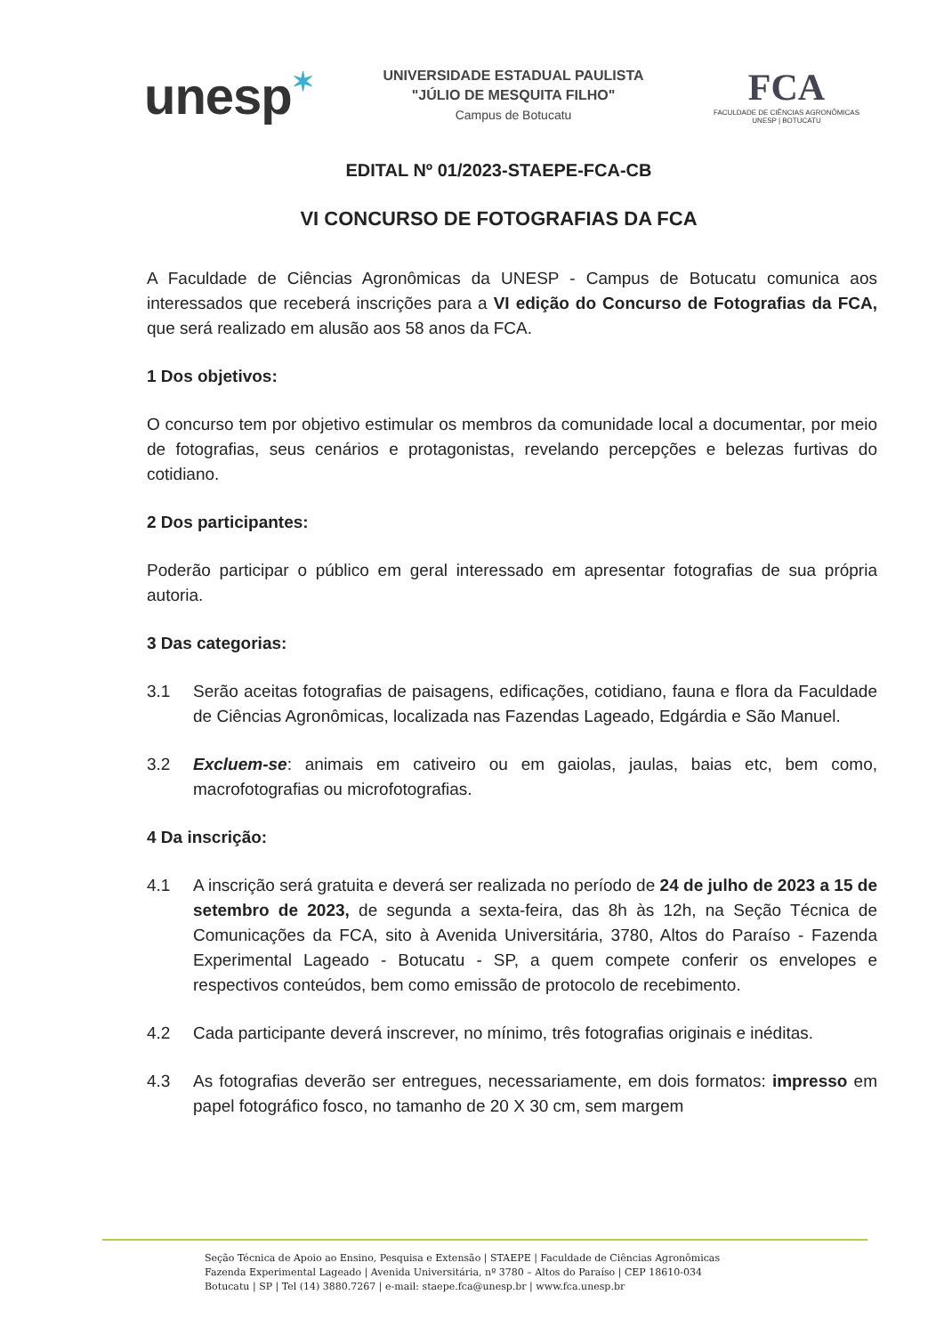unesp✶
UNIVERSIDADE ESTADUAL PAULISTA
"JÚLIO DE MESQUITA FILHO"
Campus de Botucatu
FCA
FACULDADE DE CIÊNCIAS AGRONÔMICAS
UNESP | BOTUCATU
EDITAL Nº 01/2023-STAEPE-FCA-CB
VI CONCURSO DE FOTOGRAFIAS DA FCA
A Faculdade de Ciências Agronômicas da UNESP - Campus de Botucatu comunica aos interessados que receberá inscrições para a VI edição do Concurso de Fotografias da FCA, que será realizado em alusão aos 58 anos da FCA.
1 Dos objetivos:
O concurso tem por objetivo estimular os membros da comunidade local a documentar, por meio de fotografias, seus cenários e protagonistas, revelando percepções e belezas furtivas do cotidiano.
2 Dos participantes:
Poderão participar o público em geral interessado em apresentar fotografias de sua própria autoria.
3 Das categorias:
3.1 Serão aceitas fotografias de paisagens, edificações, cotidiano, fauna e flora da Faculdade de Ciências Agronômicas, localizada nas Fazendas Lageado, Edgárdia e São Manuel.
3.2 Excluem-se: animais em cativeiro ou em gaiolas, jaulas, baias etc, bem como, macrofotografias ou microfotografias.
4 Da inscrição:
4.1 A inscrição será gratuita e deverá ser realizada no período de 24 de julho de 2023 a 15 de setembro de 2023, de segunda a sexta-feira, das 8h às 12h, na Seção Técnica de Comunicações da FCA, sito à Avenida Universitária, 3780, Altos do Paraíso - Fazenda Experimental Lageado - Botucatu - SP, a quem compete conferir os envelopes e respectivos conteúdos, bem como emissão de protocolo de recebimento.
4.2 Cada participante deverá inscrever, no mínimo, três fotografias originais e inéditas.
4.3 As fotografias deverão ser entregues, necessariamente, em dois formatos: impresso em papel fotográfico fosco, no tamanho de 20 X 30 cm, sem margem
Seção Técnica de Apoio ao Ensino, Pesquisa e Extensão | STAEPE | Faculdade de Ciências Agronômicas
Fazenda Experimental Lageado | Avenida Universitária, nº 3780 – Altos do Paraíso | CEP 18610-034
Botucatu | SP | Tel (14) 3880.7267 | e-mail: staepe.fca@unesp.br | www.fca.unesp.br